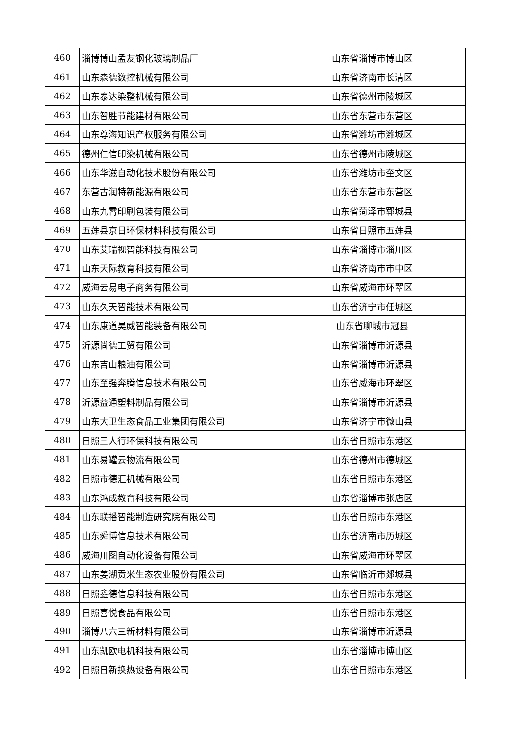| 460 | 淄博博山孟友钢化玻璃制品厂 | 山东省淄博市博山区 |
| 461 | 山东森德数控机械有限公司 | 山东省济南市长清区 |
| 462 | 山东泰达染整机械有限公司 | 山东省德州市陵城区 |
| 463 | 山东智胜节能建材有限公司 | 山东省东营市东营区 |
| 464 | 山东尊海知识产权服务有限公司 | 山东省潍坊市潍城区 |
| 465 | 德州仁信印染机械有限公司 | 山东省德州市陵城区 |
| 466 | 山东华滋自动化技术股份有限公司 | 山东省潍坊市奎文区 |
| 467 | 东营古润特新能源有限公司 | 山东省东营市东营区 |
| 468 | 山东九霄印刷包装有限公司 | 山东省菏泽市郓城县 |
| 469 | 五莲县京日环保材料科技有限公司 | 山东省日照市五莲县 |
| 470 | 山东艾瑞视智能科技有限公司 | 山东省淄博市淄川区 |
| 471 | 山东天际教育科技有限公司 | 山东省济南市市中区 |
| 472 | 威海云易电子商务有限公司 | 山东省威海市环翠区 |
| 473 | 山东久天智能技术有限公司 | 山东省济宁市任城区 |
| 474 | 山东康道昊威智能装备有限公司 | 山东省聊城市冠县 |
| 475 | 沂源尚德工贸有限公司 | 山东省淄博市沂源县 |
| 476 | 山东吉山粮油有限公司 | 山东省淄博市沂源县 |
| 477 | 山东至强奔腾信息技术有限公司 | 山东省威海市环翠区 |
| 478 | 沂源益通塑料制品有限公司 | 山东省淄博市沂源县 |
| 479 | 山东大卫生态食品工业集团有限公司 | 山东省济宁市微山县 |
| 480 | 日照三人行环保科技有限公司 | 山东省日照市东港区 |
| 481 | 山东易罐云物流有限公司 | 山东省德州市德城区 |
| 482 | 日照市德汇机械有限公司 | 山东省日照市东港区 |
| 483 | 山东鸿成教育科技有限公司 | 山东省淄博市张店区 |
| 484 | 山东联播智能制造研究院有限公司 | 山东省日照市东港区 |
| 485 | 山东舜博信息技术有限公司 | 山东省济南市历城区 |
| 486 | 威海川图自动化设备有限公司 | 山东省威海市环翠区 |
| 487 | 山东姜湖贡米生态农业股份有限公司 | 山东省临沂市郯城县 |
| 488 | 日照鑫德信息科技有限公司 | 山东省日照市东港区 |
| 489 | 日照喜悦食品有限公司 | 山东省日照市东港区 |
| 490 | 淄博八六三新材料有限公司 | 山东省淄博市沂源县 |
| 491 | 山东凯欧电机科技有限公司 | 山东省淄博市博山区 |
| 492 | 日照日新换热设备有限公司 | 山东省日照市东港区 |